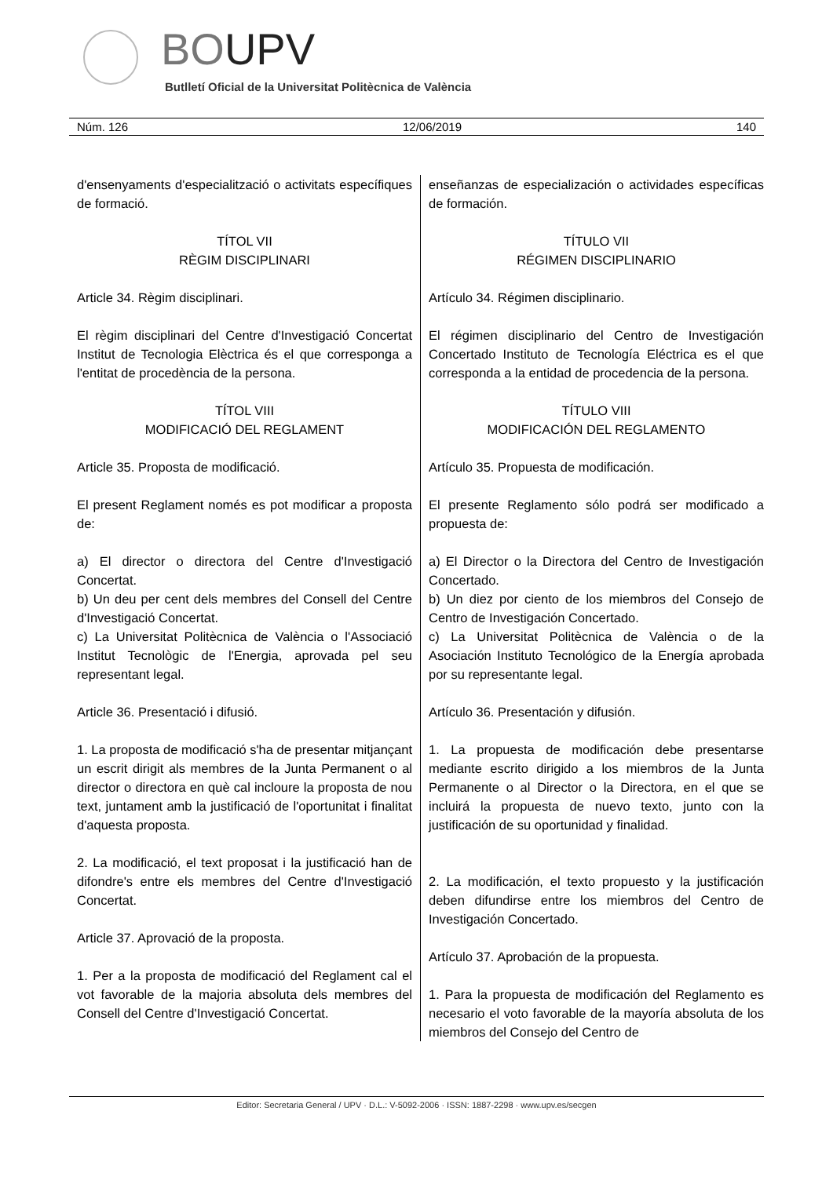BOUPV
Butlletí Oficial de la Universitat Politècnica de València
Núm. 126 12/06/2019 140
d'ensenyaments d'especialització o activitats específiques de formació.
TÍTOL VII
RÈGIM DISCIPLINARI
Article 34. Règim disciplinari.
El règim disciplinari del Centre d'Investigació Concertat Institut de Tecnologia Elèctrica és el que corresponga a l'entitat de procedència de la persona.
TÍTOL VIII
MODIFICACIÓ DEL REGLAMENT
Article 35. Proposta de modificació.
El present Reglament només es pot modificar a proposta de:
a) El director o directora del Centre d'Investigació Concertat.
b) Un deu per cent dels membres del Consell del Centre d'Investigació Concertat.
c) La Universitat Politècnica de València o l'Associació Institut Tecnològic de l'Energia, aprovada pel seu representant legal.
Article 36. Presentació i difusió.
1. La proposta de modificació s'ha de presentar mitjançant un escrit dirigit als membres de la Junta Permanent o al director o directora en què cal incloure la proposta de nou text, juntament amb la justificació de l'oportunitat i finalitat d'aquesta proposta.
2. La modificació, el text proposat i la justificació han de difondre's entre els membres del Centre d'Investigació Concertat.
Article 37. Aprovació de la proposta.
1. Per a la proposta de modificació del Reglament cal el vot favorable de la majoria absoluta dels membres del Consell del Centre d'Investigació Concertat.
enseñanzas de especialización o actividades específicas de formación.
TÍTULO VII
RÉGIMEN DISCIPLINARIO
Artículo 34. Régimen disciplinario.
El régimen disciplinario del Centro de Investigación Concertado Instituto de Tecnología Eléctrica es el que corresponda a la entidad de procedencia de la persona.
TÍTULO VIII
MODIFICACIÓN DEL REGLAMENTO
Artículo 35. Propuesta de modificación.
El presente Reglamento sólo podrá ser modificado a propuesta de:
a) El Director o la Directora del Centro de Investigación Concertado.
b) Un diez por ciento de los miembros del Consejo de Centro de Investigación Concertado.
c) La Universitat Politècnica de València o de la Asociación Instituto Tecnológico de la Energía aprobada por su representante legal.
Artículo 36. Presentación y difusión.
1. La propuesta de modificación debe presentarse mediante escrito dirigido a los miembros de la Junta Permanente o al Director o la Directora, en el que se incluirá la propuesta de nuevo texto, junto con la justificación de su oportunidad y finalidad.
2. La modificación, el texto propuesto y la justificación deben difundirse entre los miembros del Centro de Investigación Concertado.
Artículo 37. Aprobación de la propuesta.
1. Para la propuesta de modificación del Reglamento es necesario el voto favorable de la mayoría absoluta de los miembros del Consejo del Centro de
Editor: Secretaria General / UPV · D.L.: V-5092-2006 · ISSN: 1887-2298 · www.upv.es/secgen